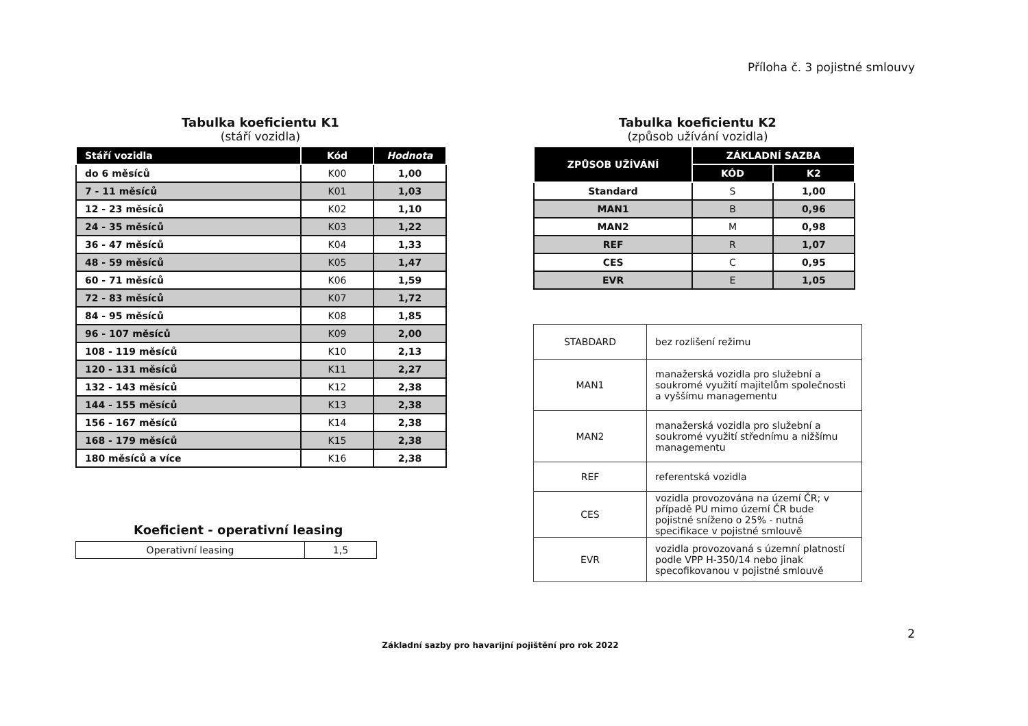Příloha č. 3 pojistné smlouvy
Tabulka koeficientu K1
(stáří vozidla)
| Stáří vozidla | Kód | Hodnota |
| --- | --- | --- |
| do 6 měsíců | K00 | 1,00 |
| 7 - 11 měsíců | K01 | 1,03 |
| 12 - 23 měsíců | K02 | 1,10 |
| 24 - 35 měsíců | K03 | 1,22 |
| 36 - 47 měsíců | K04 | 1,33 |
| 48 - 59 měsíců | K05 | 1,47 |
| 60 - 71 měsíců | K06 | 1,59 |
| 72 - 83 měsíců | K07 | 1,72 |
| 84 - 95 měsíců | K08 | 1,85 |
| 96 - 107 měsíců | K09 | 2,00 |
| 108 - 119 měsíců | K10 | 2,13 |
| 120 - 131 měsíců | K11 | 2,27 |
| 132 - 143 měsíců | K12 | 2,38 |
| 144 - 155 měsíců | K13 | 2,38 |
| 156 - 167 měsíců | K14 | 2,38 |
| 168 - 179 měsíců | K15 | 2,38 |
| 180 měsíců a více | K16 | 2,38 |
Koeficient - operativní leasing
| Operativní leasing | 1,5 |
Tabulka koeficientu K2
(způsob užívání vozidla)
| ZPŮSOB UŽÍVÁNÍ | ZÁKLADNÍ SAZBA | |
| --- | --- | --- |
| | KÓD | K2 |
| Standard | S | 1,00 |
| MAN1 | B | 0,96 |
| MAN2 | M | 0,98 |
| REF | R | 1,07 |
| CES | C | 0,95 |
| EVR | E | 1,05 |
| STABDARD | bez rozlišení režimu |
| MAN1 | manažerská vozidla pro služební a soukromé využití majitelům společnosti a vyššímu managementu |
| MAN2 | manažerská vozidla pro služební a soukromé využití střednímu a nižšímu managementu |
| REF | referentská vozidla |
| CES | vozidla provozována na území ČR; v případě PU mimo území ČR bude pojistné sníženo o 25% - nutná specifikace v pojistné smlouvě |
| EVR | vozidla provozovaná s územní platností podle VPP H-350/14 nebo jinak specofikovanou v pojistné smlouvě |
2
Základní sazby pro havarijní pojištění pro rok 2022